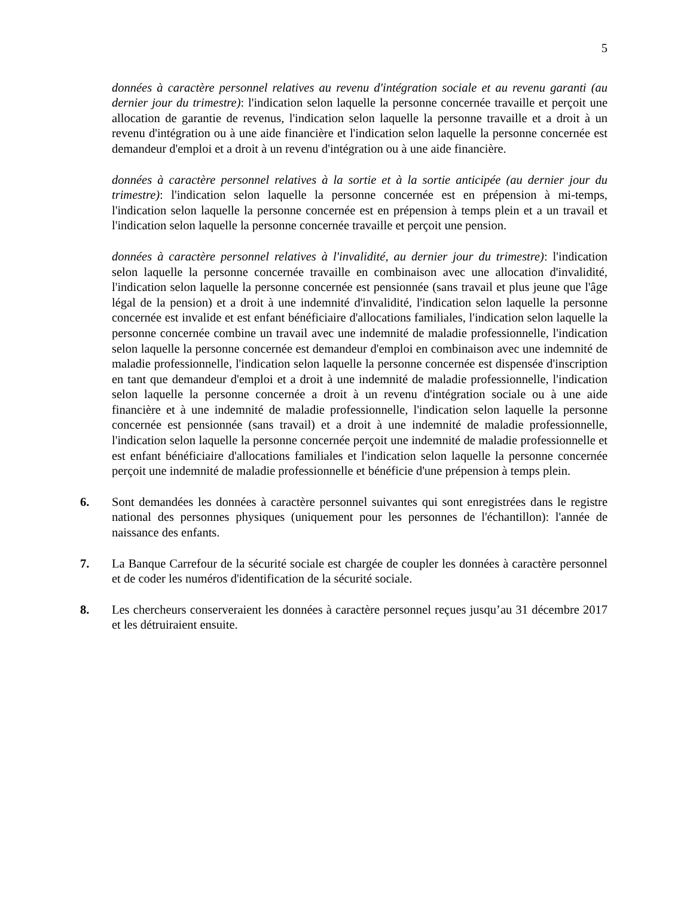5
données à caractère personnel relatives au revenu d'intégration sociale et au revenu garanti (au dernier jour du trimestre): l'indication selon laquelle la personne concernée travaille et perçoit une allocation de garantie de revenus, l'indication selon laquelle la personne travaille et a droit à un revenu d'intégration ou à une aide financière et l'indication selon laquelle la personne concernée est demandeur d'emploi et a droit à un revenu d'intégration ou à une aide financière.
données à caractère personnel relatives à la sortie et à la sortie anticipée (au dernier jour du trimestre): l'indication selon laquelle la personne concernée est en prépension à mi-temps, l'indication selon laquelle la personne concernée est en prépension à temps plein et a un travail et l'indication selon laquelle la personne concernée travaille et perçoit une pension.
données à caractère personnel relatives à l'invalidité, au dernier jour du trimestre): l'indication selon laquelle la personne concernée travaille en combinaison avec une allocation d'invalidité, l'indication selon laquelle la personne concernée est pensionnée (sans travail et plus jeune que l'âge légal de la pension) et a droit à une indemnité d'invalidité, l'indication selon laquelle la personne concernée est invalide et est enfant bénéficiaire d'allocations familiales, l'indication selon laquelle la personne concernée combine un travail avec une indemnité de maladie professionnelle, l'indication selon laquelle la personne concernée est demandeur d'emploi en combinaison avec une indemnité de maladie professionnelle, l'indication selon laquelle la personne concernée est dispensée d'inscription en tant que demandeur d'emploi et a droit à une indemnité de maladie professionnelle, l'indication selon laquelle la personne concernée a droit à un revenu d'intégration sociale ou à une aide financière et à une indemnité de maladie professionnelle, l'indication selon laquelle la personne concernée est pensionnée (sans travail) et a droit à une indemnité de maladie professionnelle, l'indication selon laquelle la personne concernée perçoit une indemnité de maladie professionnelle et est enfant bénéficiaire d'allocations familiales et l'indication selon laquelle la personne concernée perçoit une indemnité de maladie professionnelle et bénéficie d'une prépension à temps plein.
6. Sont demandées les données à caractère personnel suivantes qui sont enregistrées dans le registre national des personnes physiques (uniquement pour les personnes de l'échantillon): l'année de naissance des enfants.
7. La Banque Carrefour de la sécurité sociale est chargée de coupler les données à caractère personnel et de coder les numéros d'identification de la sécurité sociale.
8. Les chercheurs conserveraient les données à caractère personnel reçues jusqu’au 31 décembre 2017 et les détruiraient ensuite.